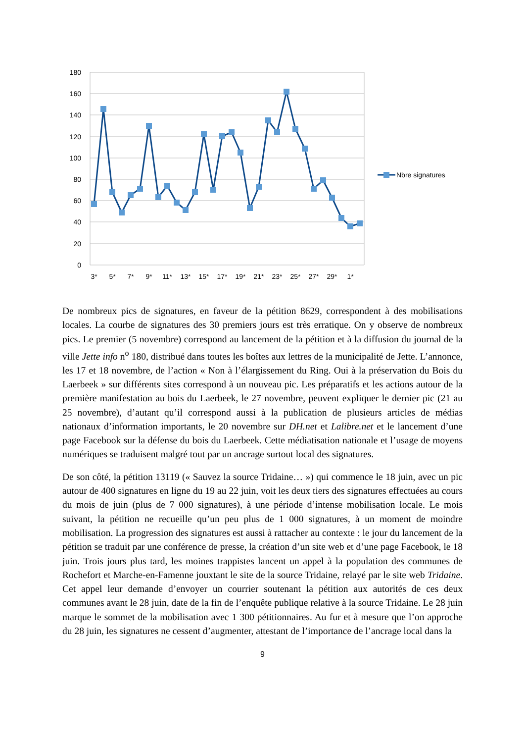180
160
140
120
100
80
60
40
20
0
3*
5*
7*
9*
11*
13*
15*
17*
19*
21*
23*
25*
27*
29*
1*
Nbre signatures
De nombreux pics de signatures, en faveur de la pétition 8629, correspondent à des mobilisations locales. La courbe de signatures des 30 premiers jours est très erratique. On y observe de nombreux pics. Le premier (5 novembre) correspond au lancement de la pétition et à la diffusion du journal de la ville Jette info n<sup>o</sup> 180, distribué dans toutes les boîtes aux lettres de la municipalité de Jette. L’annonce, les 17 et 18 novembre, de l’action « Non à l’élargissement du Ring. Oui à la préservation du Bois du Laerbeek » sur différents sites correspond à un nouveau pic. Les préparatifs et les actions autour de la première manifestation au bois du Laerbeek, le 27 novembre, peuvent expliquer le dernier pic (21 au 25 novembre), d’autant qu’il correspond aussi à la publication de plusieurs articles de médias nationaux d’information importants, le 20 novembre sur DH.net et Lalibre.net et le lancement d’une page Facebook sur la défense du bois du Laerbeek. Cette médiatisation nationale et l’usage de moyens numériques se traduisent malgré tout par un ancrage surtout local des signatures.
De son côté, la pétition 13119 (« Sauvez la source Tridaine… ») qui commence le 18 juin, avec un pic autour de 400 signatures en ligne du 19 au 22 juin, voit les deux tiers des signatures effectuées au cours du mois de juin (plus de 7 000 signatures), à une période d’intense mobilisation locale. Le mois suivant, la pétition ne recueille qu’un peu plus de 1 000 signatures, à un moment de moindre mobilisation. La progression des signatures est aussi à rattacher au contexte : le jour du lancement de la pétition se traduit par une conférence de presse, la création d’un site web et d’une page Facebook, le 18 juin. Trois jours plus tard, les moines trappistes lancent un appel à la population des communes de Rochefort et Marche-en-Famenne jouxtant le site de la source Tridaine, relayé par le site web Tridaine. Cet appel leur demande d’envoyer un courrier soutenant la pétition aux autorités de ces deux communes avant le 28 juin, date de la fin de l’enquête publique relative à la source Tridaine. Le 28 juin marque le sommet de la mobilisation avec 1 300 pétitionnaires. Au fur et à mesure que l’on approche du 28 juin, les signatures ne cessent d’augmenter, attestant de l’importance de l’ancrage local dans la
9